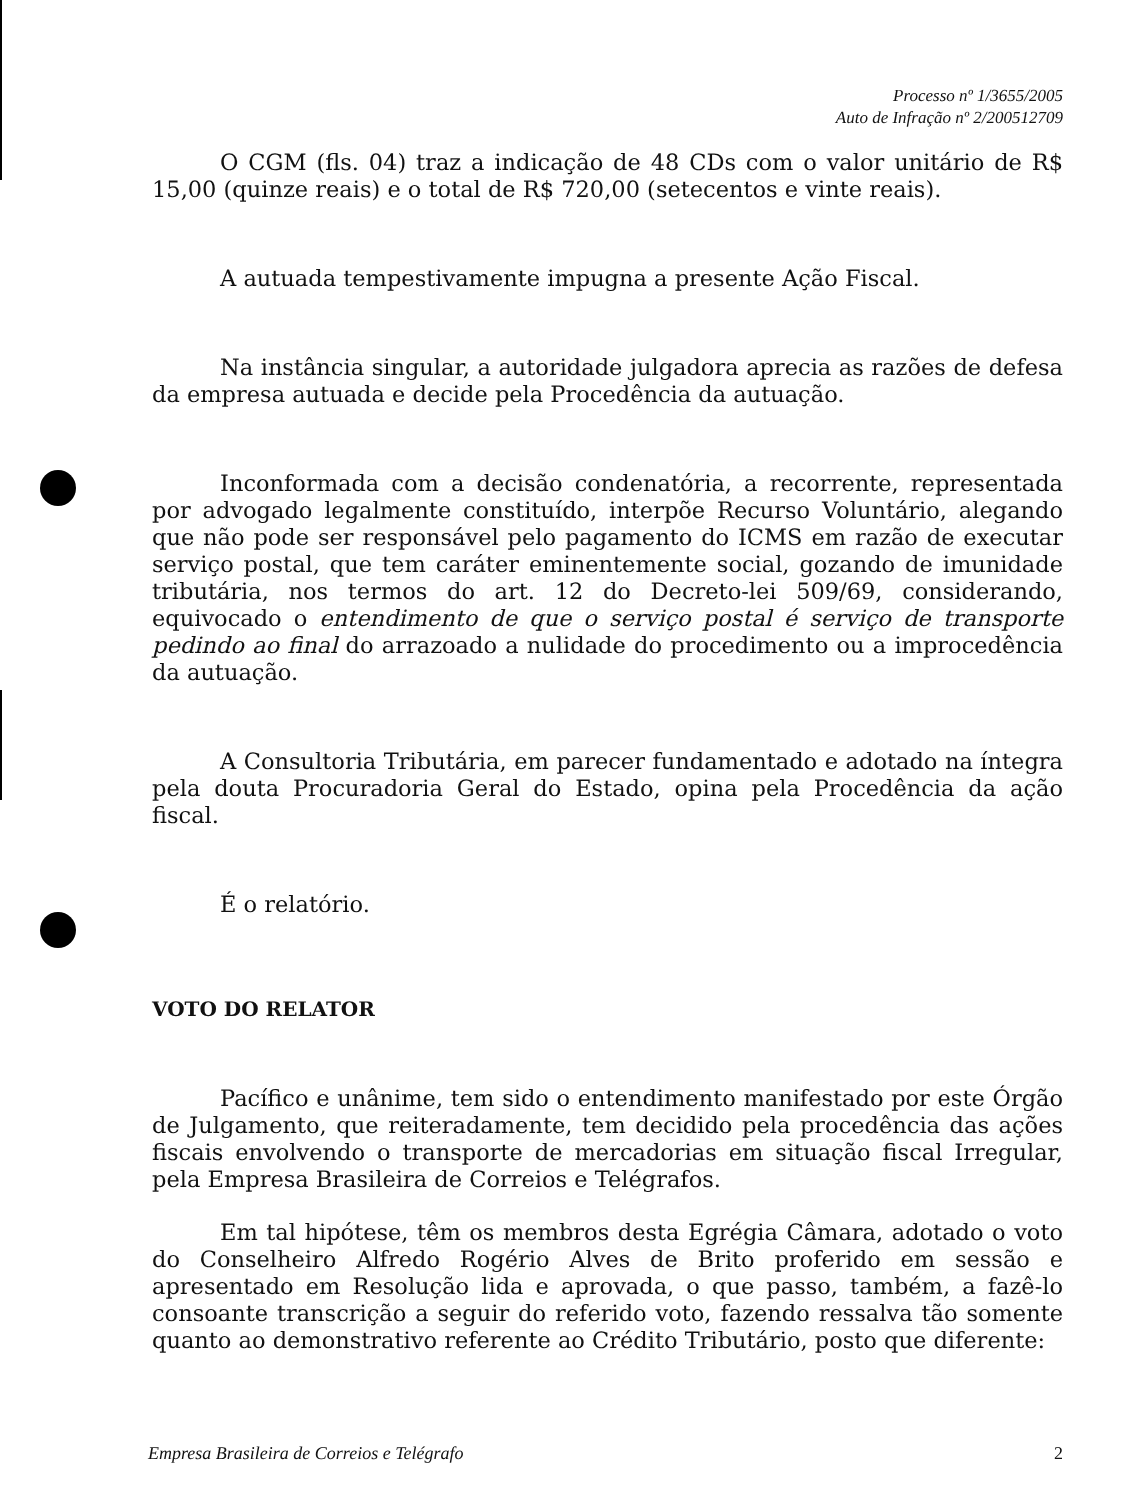Processo nº 1/3655/2005
Auto de Infração nº 2/200512709
O CGM (fls. 04) traz a indicação de 48 CDs com o valor unitário de R$ 15,00 (quinze reais) e o total de R$ 720,00 (setecentos e vinte reais).
A autuada tempestivamente impugna a presente Ação Fiscal.
Na instância singular, a autoridade julgadora aprecia as razões de defesa da empresa autuada e decide pela Procedência da autuação.
Inconformada com a decisão condenatória, a recorrente, representada por advogado legalmente constituído, interpõe Recurso Voluntário, alegando que não pode ser responsável pelo pagamento do ICMS em razão de executar serviço postal, que tem caráter eminentemente social, gozando de imunidade tributária, nos termos do art. 12 do Decreto-lei 509/69, considerando, equivocado o entendimento de que o serviço postal é serviço de transporte pedindo ao final do arrazoado a nulidade do procedimento ou a improcedência da autuação.
A Consultoria Tributária, em parecer fundamentado e adotado na íntegra pela douta Procuradoria Geral do Estado, opina pela Procedência da ação fiscal.
É o relatório.
VOTO DO RELATOR
Pacífico e unânime, tem sido o entendimento manifestado por este Órgão de Julgamento, que reiteradamente, tem decidido pela procedência das ações fiscais envolvendo o transporte de mercadorias em situação fiscal Irregular, pela Empresa Brasileira de Correios e Telégrafos.
Em tal hipótese, têm os membros desta Egrégia Câmara, adotado o voto do Conselheiro Alfredo Rogério Alves de Brito proferido em sessão e apresentado em Resolução lida e aprovada, o que passo, também, a fazê-lo consoante transcrição a seguir do referido voto, fazendo ressalva tão somente quanto ao demonstrativo referente ao Crédito Tributário, posto que diferente:
Empresa Brasileira de Correios e Telégrafo 2